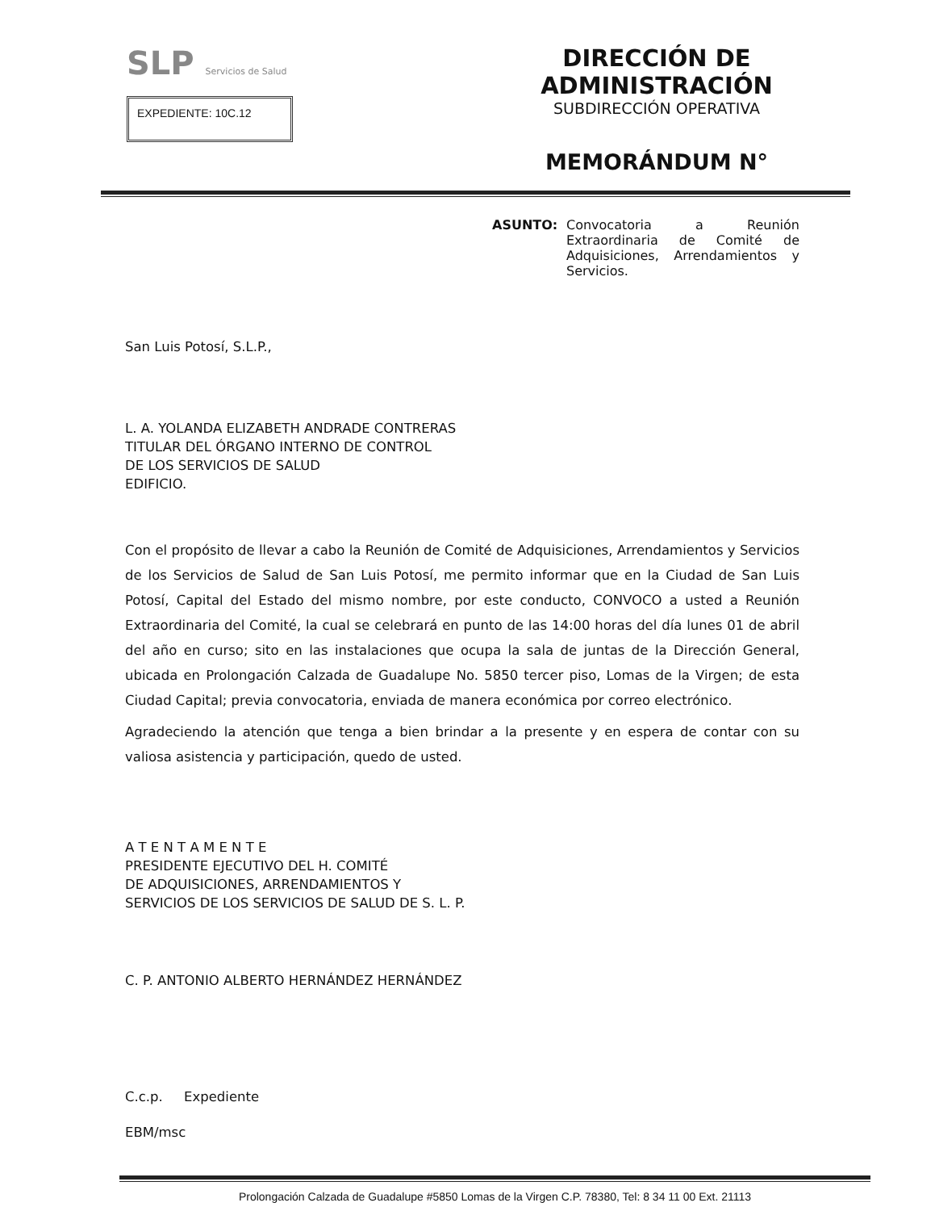SLP Servicios de Salud
EXPEDIENTE: 10C.12
DIRECCIÓN DE ADMINISTRACIÓN
SUBDIRECCIÓN OPERATIVA
MEMORÁNDUM N°
ASUNTO: Convocatoria a Reunión Extraordinaria de Comité de Adquisiciones, Arrendamientos y Servicios.
San Luis Potosí, S.L.P.,
L. A. YOLANDA ELIZABETH ANDRADE CONTRERAS
TITULAR DEL ÓRGANO INTERNO DE CONTROL
DE LOS SERVICIOS DE SALUD
EDIFICIO.
Con el propósito de llevar a cabo la Reunión de Comité de Adquisiciones, Arrendamientos y Servicios de los Servicios de Salud de San Luis Potosí, me permito informar que en la Ciudad de San Luis Potosí, Capital del Estado del mismo nombre, por este conducto, CONVOCO a usted a Reunión Extraordinaria del Comité, la cual se celebrará en punto de las 14:00 horas del día lunes 01 de abril del año en curso; sito en las instalaciones que ocupa la sala de juntas de la Dirección General, ubicada en Prolongación Calzada de Guadalupe No. 5850 tercer piso, Lomas de la Virgen; de esta Ciudad Capital; previa convocatoria, enviada de manera económica por correo electrónico.
Agradeciendo la atención que tenga a bien brindar a la presente y en espera de contar con su valiosa asistencia y participación, quedo de usted.
A T E N T A M E N T E
PRESIDENTE EJECUTIVO DEL H. COMITÉ
DE ADQUISICIONES, ARRENDAMIENTOS Y
SERVICIOS DE LOS SERVICIOS DE SALUD DE S. L. P.
C. P. ANTONIO ALBERTO HERNÁNDEZ HERNÁNDEZ
C.c.p. Expediente
EBM/msc
Prolongación Calzada de Guadalupe #5850 Lomas de la Virgen C.P. 78380, Tel: 8 34 11 00 Ext. 21113